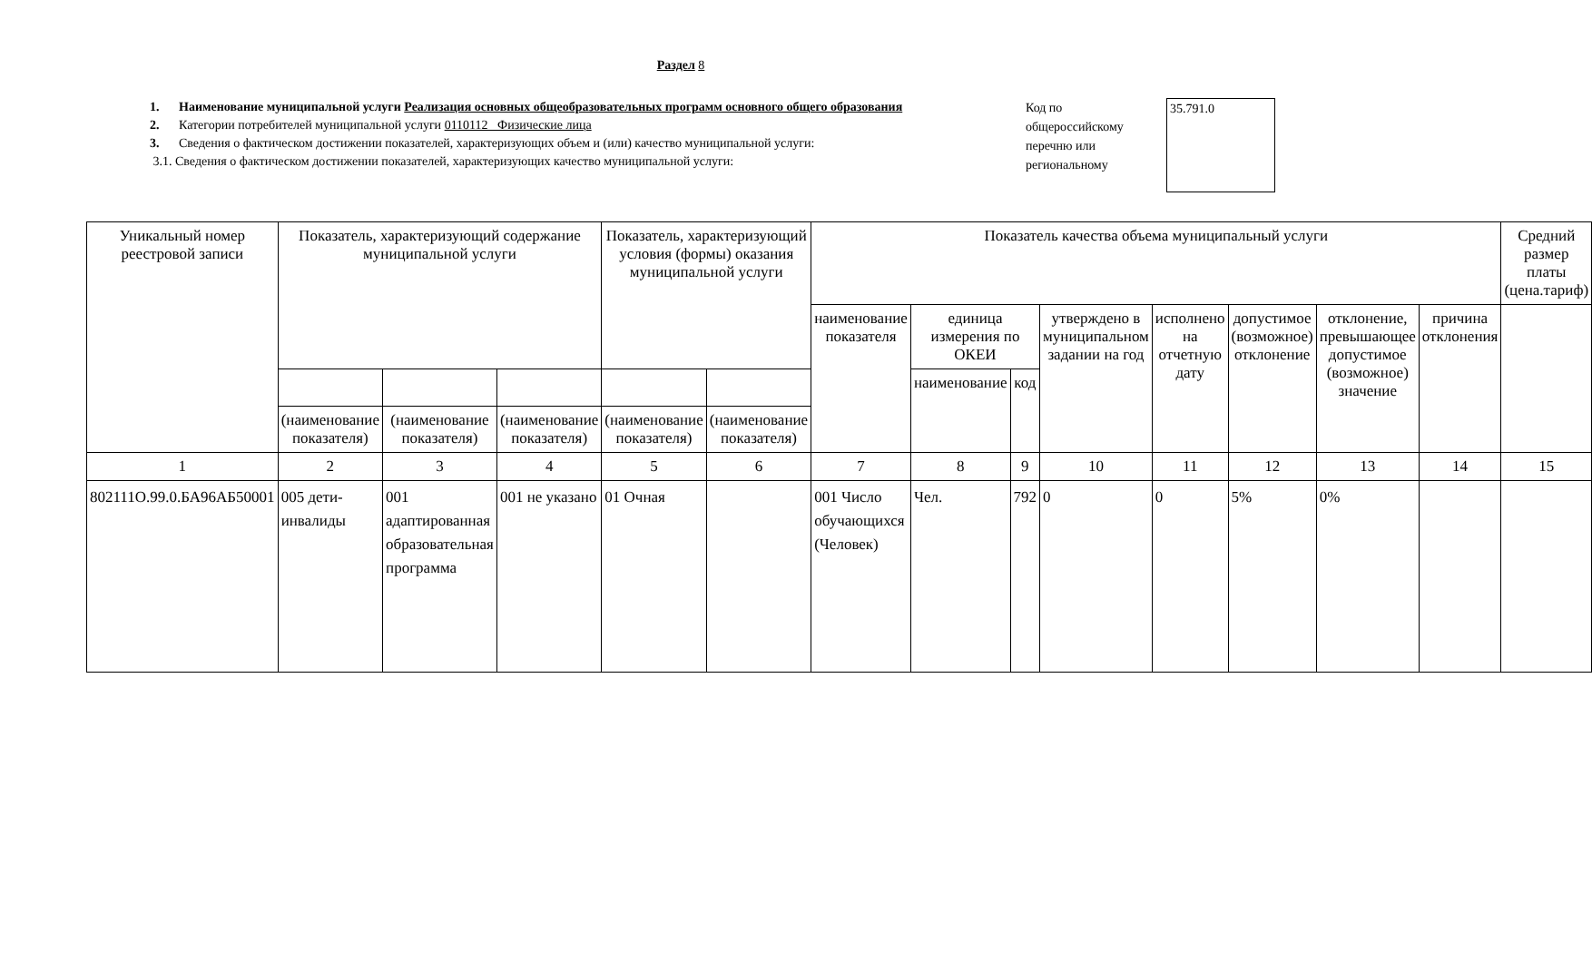Раздел 8
1. Наименование муниципальной услуги Реализация основных общеобразовательных программ основного общего образования
2. Категории потребителей муниципальной услуги 0110112 Физические лица
3. Сведения о фактическом достижении показателей, характеризующих объем и (или) качество муниципальной услуги:
3.1. Сведения о фактическом достижении показателей, характеризующих качество муниципальной услуги:
Код по общероссийскому перечню или региональному
35.791.0
| Уникальный номер реестровой записи | Показатель, характеризующий содержание муниципальной услуги | | | Показатель, характеризующий условия (формы) оказания муниципальной услуги | | Показатель качества объема муниципальный услуги | | | | | | | | Средний размер платы (цена.тариф) |
| --- | --- | --- | --- | --- | --- | --- | --- | --- | --- | --- | --- | --- | --- | --- |
| | | | | | | наименование показателя | единица измерения по ОКЕИ | | утверждено в муниципальном задании на год | исполнено на отчетную дату | допустимое (возможное) отклонение | отклонение, превышающее допустимое (возможное) значение | причина отклонения | |
| | | | | | | | наименование | код | | | | | | |
| | (наименование показателя) | (наименование показателя) | (наименование показателя) | (наименование показателя) | (наименование показателя) | | | | | | | | | |
| 1 | 2 | 3 | 4 | 5 | 6 | 7 | 8 | 9 | 10 | 11 | 12 | 13 | 14 | 15 |
| 802111О.99.0.БА96АБ50001 | 005 дети-инвалиды | 001 адаптированная образовательная программа | 001 не указано | 01 Очная | | 001 Число обучающихся (Человек) | Чел. | 792 | 0 | 0 | 5% | 0% | | |